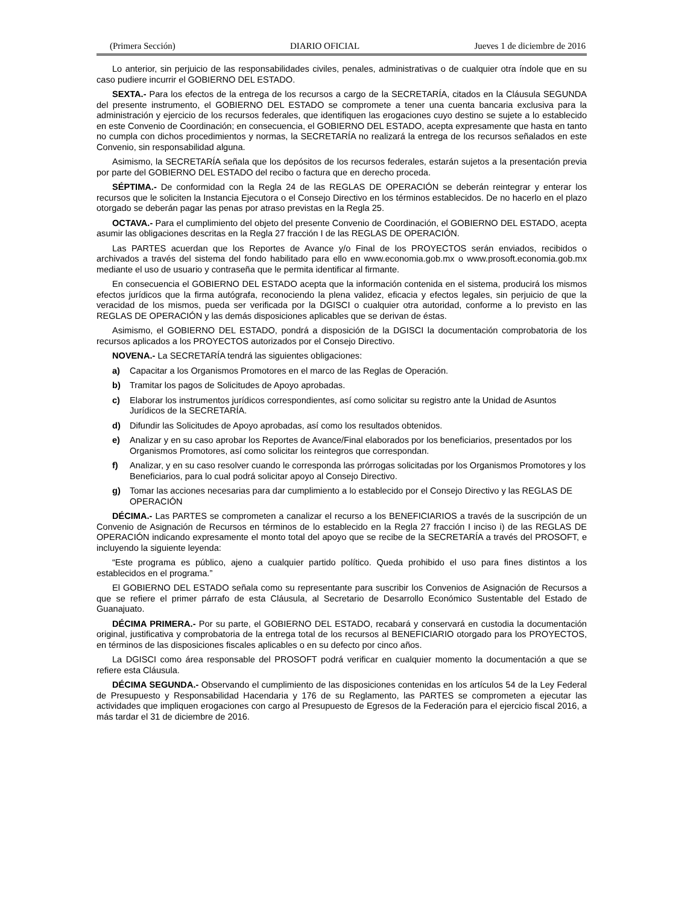(Primera Sección) DIARIO OFICIAL Jueves 1 de diciembre de 2016
Lo anterior, sin perjuicio de las responsabilidades civiles, penales, administrativas o de cualquier otra índole que en su caso pudiere incurrir el GOBIERNO DEL ESTADO.
SEXTA.- Para los efectos de la entrega de los recursos a cargo de la SECRETARÍA, citados en la Cláusula SEGUNDA del presente instrumento, el GOBIERNO DEL ESTADO se compromete a tener una cuenta bancaria exclusiva para la administración y ejercicio de los recursos federales, que identifiquen las erogaciones cuyo destino se sujete a lo establecido en este Convenio de Coordinación; en consecuencia, el GOBIERNO DEL ESTADO, acepta expresamente que hasta en tanto no cumpla con dichos procedimientos y normas, la SECRETARÍA no realizará la entrega de los recursos señalados en este Convenio, sin responsabilidad alguna.
Asimismo, la SECRETARÍA señala que los depósitos de los recursos federales, estarán sujetos a la presentación previa por parte del GOBIERNO DEL ESTADO del recibo o factura que en derecho proceda.
SÉPTIMA.- De conformidad con la Regla 24 de las REGLAS DE OPERACIÓN se deberán reintegrar y enterar los recursos que le soliciten la Instancia Ejecutora o el Consejo Directivo en los términos establecidos. De no hacerlo en el plazo otorgado se deberán pagar las penas por atraso previstas en la Regla 25.
OCTAVA.- Para el cumplimiento del objeto del presente Convenio de Coordinación, el GOBIERNO DEL ESTADO, acepta asumir las obligaciones descritas en la Regla 27 fracción I de las REGLAS DE OPERACIÓN.
Las PARTES acuerdan que los Reportes de Avance y/o Final de los PROYECTOS serán enviados, recibidos o archivados a través del sistema del fondo habilitado para ello en www.economia.gob.mx o www.prosoft.economia.gob.mx mediante el uso de usuario y contraseña que le permita identificar al firmante.
En consecuencia el GOBIERNO DEL ESTADO acepta que la información contenida en el sistema, producirá los mismos efectos jurídicos que la firma autógrafa, reconociendo la plena validez, eficacia y efectos legales, sin perjuicio de que la veracidad de los mismos, pueda ser verificada por la DGISCI o cualquier otra autoridad, conforme a lo previsto en las REGLAS DE OPERACIÓN y las demás disposiciones aplicables que se derivan de éstas.
Asimismo, el GOBIERNO DEL ESTADO, pondrá a disposición de la DGISCI la documentación comprobatoria de los recursos aplicados a los PROYECTOS autorizados por el Consejo Directivo.
NOVENA.- La SECRETARÍA tendrá las siguientes obligaciones:
a) Capacitar a los Organismos Promotores en el marco de las Reglas de Operación.
b) Tramitar los pagos de Solicitudes de Apoyo aprobadas.
c) Elaborar los instrumentos jurídicos correspondientes, así como solicitar su registro ante la Unidad de Asuntos Jurídicos de la SECRETARÍA.
d) Difundir las Solicitudes de Apoyo aprobadas, así como los resultados obtenidos.
e) Analizar y en su caso aprobar los Reportes de Avance/Final elaborados por los beneficiarios, presentados por los Organismos Promotores, así como solicitar los reintegros que correspondan.
f) Analizar, y en su caso resolver cuando le corresponda las prórrogas solicitadas por los Organismos Promotores y los Beneficiarios, para lo cual podrá solicitar apoyo al Consejo Directivo.
g) Tomar las acciones necesarias para dar cumplimiento a lo establecido por el Consejo Directivo y las REGLAS DE OPERACIÓN
DÉCIMA.- Las PARTES se comprometen a canalizar el recurso a los BENEFICIARIOS a través de la suscripción de un Convenio de Asignación de Recursos en términos de lo establecido en la Regla 27 fracción I inciso i) de las REGLAS DE OPERACIÓN indicando expresamente el monto total del apoyo que se recibe de la SECRETARÍA a través del PROSOFT, e incluyendo la siguiente leyenda:
“Este programa es público, ajeno a cualquier partido político. Queda prohibido el uso para fines distintos a los establecidos en el programa.”
El GOBIERNO DEL ESTADO señala como su representante para suscribir los Convenios de Asignación de Recursos a que se refiere el primer párrafo de esta Cláusula, al Secretario de Desarrollo Económico Sustentable del Estado de Guanajuato.
DÉCIMA PRIMERA.- Por su parte, el GOBIERNO DEL ESTADO, recabará y conservará en custodia la documentación original, justificativa y comprobatoria de la entrega total de los recursos al BENEFICIARIO otorgado para los PROYECTOS, en términos de las disposiciones fiscales aplicables o en su defecto por cinco años.
La DGISCI como área responsable del PROSOFT podrá verificar en cualquier momento la documentación a que se refiere esta Cláusula.
DÉCIMA SEGUNDA.- Observando el cumplimiento de las disposiciones contenidas en los artículos 54 de la Ley Federal de Presupuesto y Responsabilidad Hacendaria y 176 de su Reglamento, las PARTES se comprometen a ejecutar las actividades que impliquen erogaciones con cargo al Presupuesto de Egresos de la Federación para el ejercicio fiscal 2016, a más tardar el 31 de diciembre de 2016.